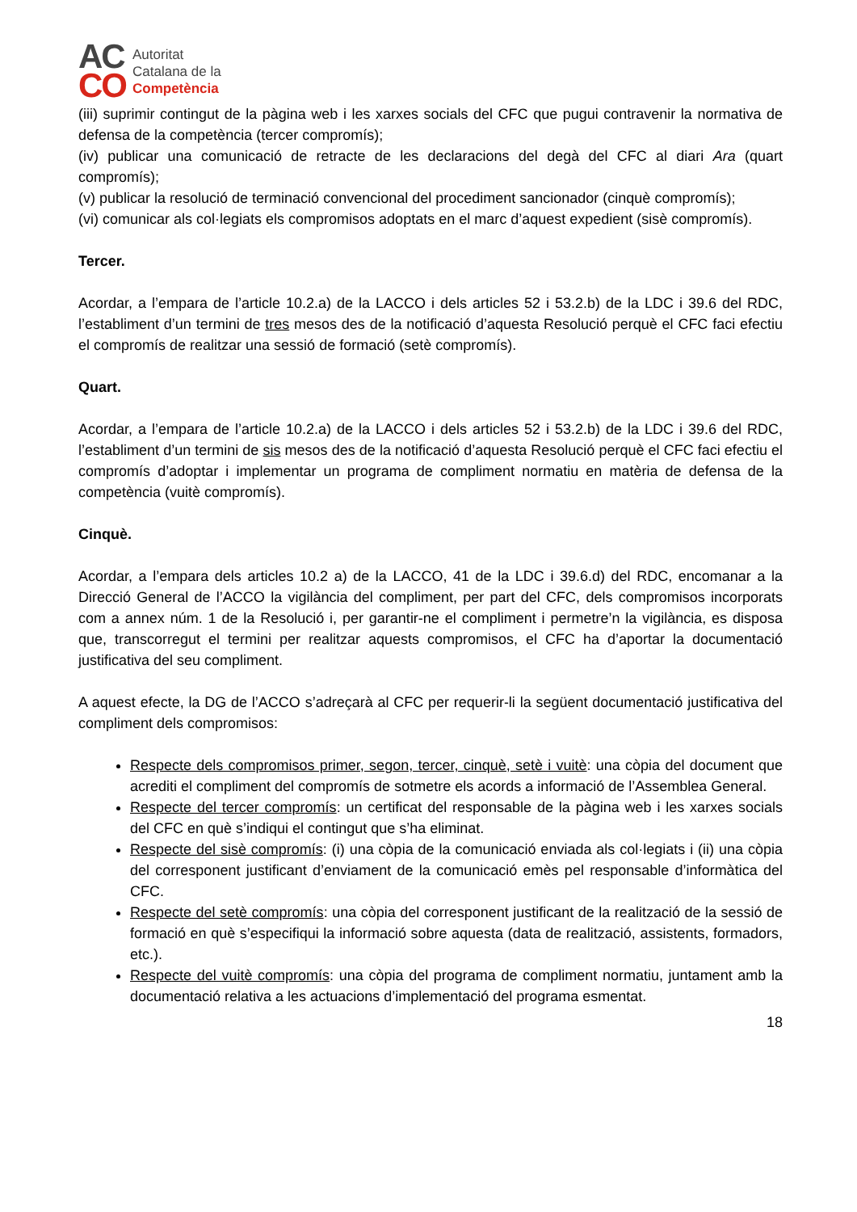AC
CO
Autoritat
Catalana de la
Competència
(iii) suprimir contingut de la pàgina web i les xarxes socials del CFC que pugui contravenir la normativa de defensa de la competència (tercer compromís);
(iv) publicar una comunicació de retracte de les declaracions del degà del CFC al diari Ara (quart compromís);
(v) publicar la resolució de terminació convencional del procediment sancionador (cinquè compromís);
(vi) comunicar als col·legiats els compromisos adoptats en el marc d’aquest expedient (sisè compromís).
Tercer.
Acordar, a l’empara de l’article 10.2.a) de la LACCO i dels articles 52 i 53.2.b) de la LDC i 39.6 del RDC, l’establiment d’un termini de tres mesos des de la notificació d’aquesta Resolució perquè el CFC faci efectiu el compromís de realitzar una sessió de formació (setè compromís).
Quart.
Acordar, a l’empara de l’article 10.2.a) de la LACCO i dels articles 52 i 53.2.b) de la LDC i 39.6 del RDC, l’establiment d’un termini de sis mesos des de la notificació d’aquesta Resolució perquè el CFC faci efectiu el compromís d’adoptar i implementar un programa de compliment normatiu en matèria de defensa de la competència (vuitè compromís).
Cinquè.
Acordar, a l’empara dels articles 10.2 a) de la LACCO, 41 de la LDC i 39.6.d) del RDC, encomanar a la Direcció General de l’ACCO la vigilància del compliment, per part del CFC, dels compromisos incorporats com a annex núm. 1 de la Resolució i, per garantir-ne el compliment i permetre’n la vigilància, es disposa que, transcorregut el termini per realitzar aquests compromisos, el CFC ha d’aportar la documentació justificativa del seu compliment.
A aquest efecte, la DG de l’ACCO s’adreçarà al CFC per requerir-li la següent documentació justificativa del compliment dels compromisos:
Respecte dels compromisos primer, segon, tercer, cinquè, setè i vuitè: una còpia del document que acrediti el compliment del compromís de sotmetre els acords a informació de l’Assemblea General.
Respecte del tercer compromís: un certificat del responsable de la pàgina web i les xarxes socials del CFC en què s’indiqui el contingut que s’ha eliminat.
Respecte del sisè compromís: (i) una còpia de la comunicació enviada als col·legiats i (ii) una còpia del corresponent justificant d’enviament de la comunicació emès pel responsable d’informàtica del CFC.
Respecte del setè compromís: una còpia del corresponent justificant de la realització de la sessió de formació en què s’especifiqui la informació sobre aquesta (data de realització, assistents, formadors, etc.).
Respecte del vuitè compromís: una còpia del programa de compliment normatiu, juntament amb la documentació relativa a les actuacions d’implementació del programa esmentat.
18